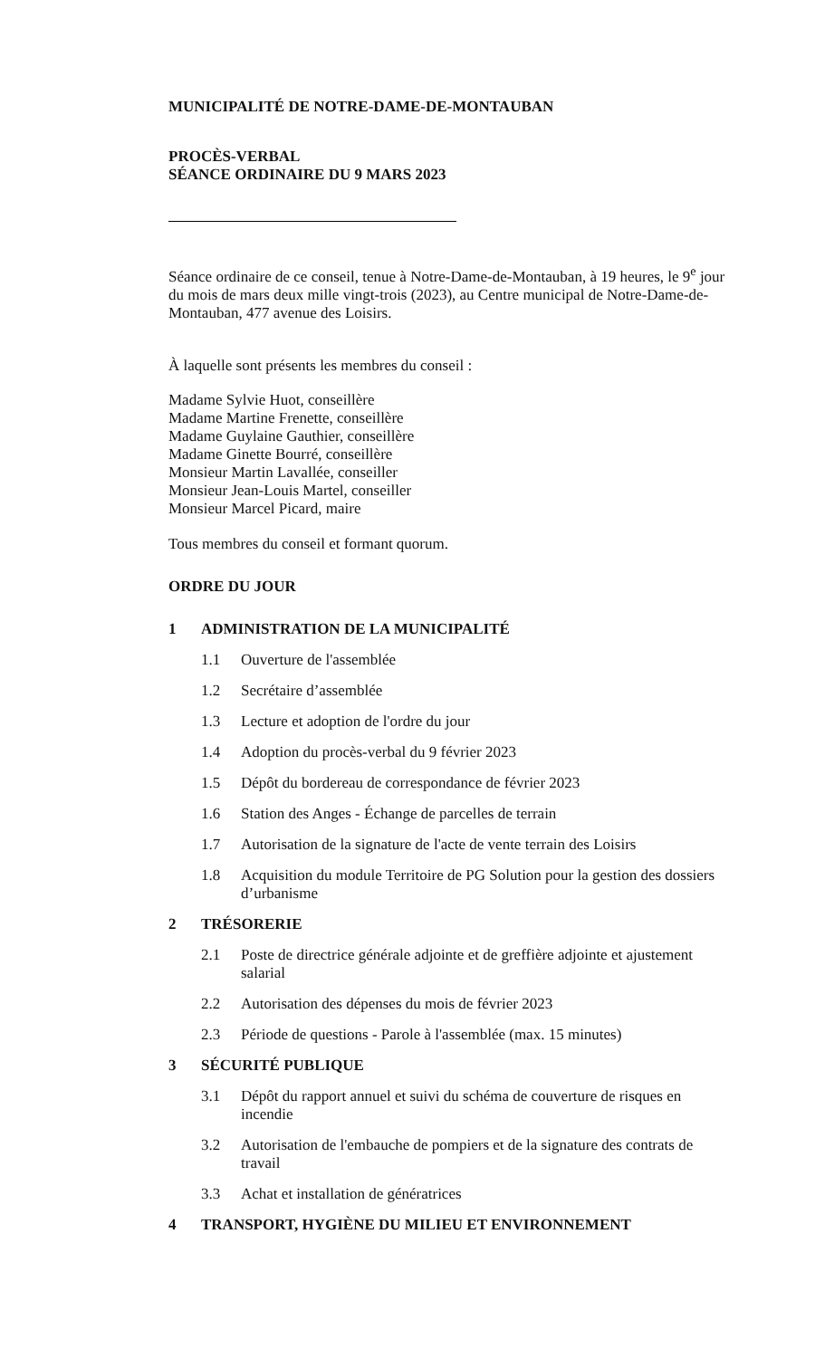MUNICIPALITÉ DE NOTRE-DAME-DE-MONTAUBAN
PROCÈS-VERBAL
SÉANCE ORDINAIRE DU 9 MARS 2023
Séance ordinaire de ce conseil, tenue à Notre-Dame-de-Montauban, à 19 heures, le 9<sup>e</sup> jour du mois de mars deux mille vingt-trois (2023), au Centre municipal de Notre-Dame-de-Montauban, 477 avenue des Loisirs.
À laquelle sont présents les membres du conseil :
Madame Sylvie Huot, conseillère
Madame Martine Frenette, conseillère
Madame Guylaine Gauthier, conseillère
Madame Ginette Bourré, conseillère
Monsieur Martin Lavallée, conseiller
Monsieur Jean-Louis Martel, conseiller
Monsieur Marcel Picard, maire
Tous membres du conseil et formant quorum.
ORDRE DU JOUR
1 ADMINISTRATION DE LA MUNICIPALITÉ
1.1 Ouverture de l'assemblée
1.2 Secrétaire d’assemblée
1.3 Lecture et adoption de l'ordre du jour
1.4 Adoption du procès-verbal du 9 février 2023
1.5 Dépôt du bordereau de correspondance de février 2023
1.6 Station des Anges - Échange de parcelles de terrain
1.7 Autorisation de la signature de l'acte de vente terrain des Loisirs
1.8 Acquisition du module Territoire de PG Solution pour la gestion des dossiers d’urbanisme
2 TRÉSORERIE
2.1 Poste de directrice générale adjointe et de greffière adjointe et ajustement salarial
2.2 Autorisation des dépenses du mois de février 2023
2.3 Période de questions - Parole à l'assemblée (max. 15 minutes)
3 SÉCURITÉ PUBLIQUE
3.1 Dépôt du rapport annuel et suivi du schéma de couverture de risques en incendie
3.2 Autorisation de l'embauche de pompiers et de la signature des contrats de travail
3.3 Achat et installation de génératrices
4 TRANSPORT, HYGIÈNE DU MILIEU ET ENVIRONNEMENT